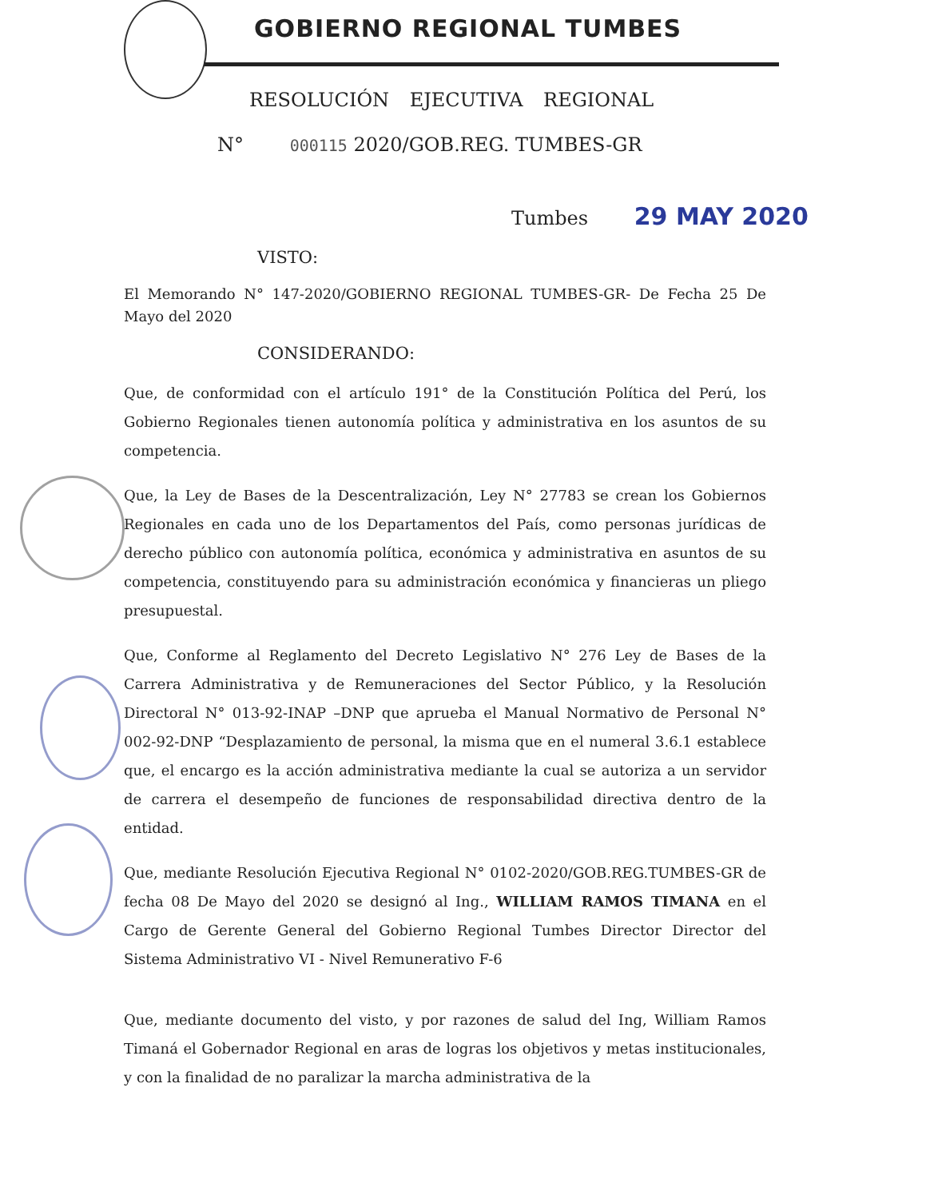GOBIERNO REGIONAL TUMBES
RESOLUCIÓN EJECUTIVA REGIONAL
N° 000115 2020/GOB.REG. TUMBES-GR
Tumbes 29 MAY 2020
VISTO:
El Memorando N° 147-2020/GOBIERNO REGIONAL TUMBES-GR- De Fecha 25 De Mayo del 2020
CONSIDERANDO:
Que, de conformidad con el artículo 191° de la Constitución Política del Perú, los Gobierno Regionales tienen autonomía política y administrativa en los asuntos de su competencia.
Que, la Ley de Bases de la Descentralización, Ley N° 27783 se crean los Gobiernos Regionales en cada uno de los Departamentos del País, como personas jurídicas de derecho público con autonomía política, económica y administrativa en asuntos de su competencia, constituyendo para su administración económica y financieras un pliego presupuestal.
Que, Conforme al Reglamento del Decreto Legislativo N° 276 Ley de Bases de la Carrera Administrativa y de Remuneraciones del Sector Público, y la Resolución Directoral N° 013-92-INAP –DNP que aprueba el Manual Normativo de Personal N° 002-92-DNP “Desplazamiento de personal, la misma que en el numeral 3.6.1 establece que, el encargo es la acción administrativa mediante la cual se autoriza a un servidor de carrera el desempeño de funciones de responsabilidad directiva dentro de la entidad.
Que, mediante Resolución Ejecutiva Regional N° 0102-2020/GOB.REG.TUMBES-GR de fecha 08 De Mayo del 2020 se designó al Ing., WILLIAM RAMOS TIMANA en el Cargo de Gerente General del Gobierno Regional Tumbes Director Director del Sistema Administrativo VI - Nivel Remunerativo F-6
Que, mediante documento del visto, y por razones de salud del Ing, William Ramos Timaná el Gobernador Regional en aras de logras los objetivos y metas institucionales, y con la finalidad de no paralizar la marcha administrativa de la